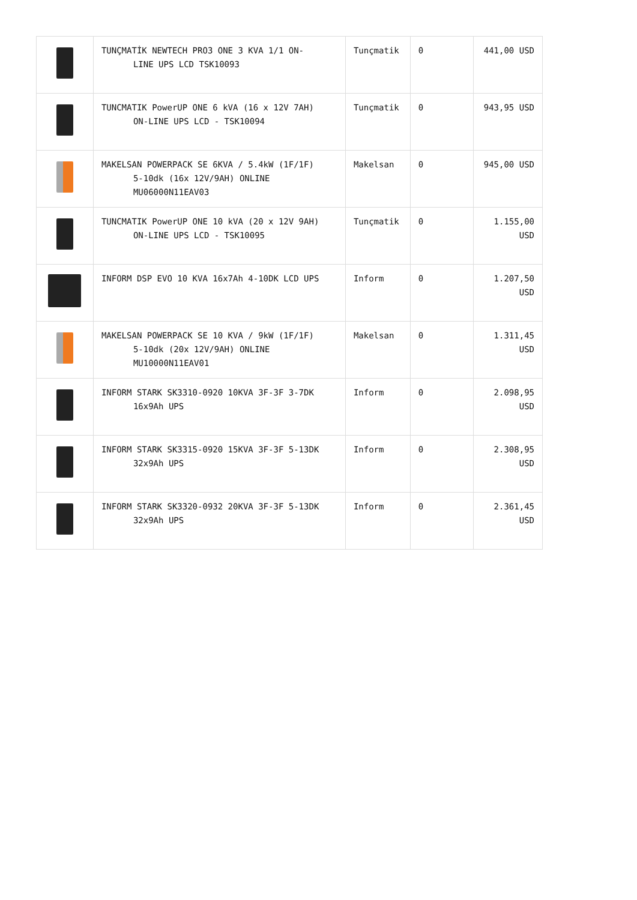| | TUNÇMATİK NEWTECH PRO3 ONE 3 KVA 1/1 ON- LINE UPS LCD TSK10093 | Tunçmatik | 0 | 441,00 USD |
| | TUNCMATIK PowerUP ONE 6 kVA (16 x 12V 7AH) ON-LINE UPS LCD - TSK10094 | Tunçmatik | 0 | 943,95 USD |
| | MAKELSAN POWERPACK SE 6KVA / 5.4kW (1F/1F) 5-10dk (16x 12V/9AH) ONLINE MU06000N11EAV03 | Makelsan | 0 | 945,00 USD |
| | TUNCMATIK PowerUP ONE 10 kVA (20 x 12V 9AH) ON-LINE UPS LCD - TSK10095 | Tunçmatik | 0 | 1.155,00 USD |
| | INFORM DSP EVO 10 KVA 16x7Ah 4-10DK LCD UPS | Inform | 0 | 1.207,50 USD |
| | MAKELSAN POWERPACK SE 10 KVA / 9kW (1F/1F) 5-10dk (20x 12V/9AH) ONLINE MU10000N11EAV01 | Makelsan | 0 | 1.311,45 USD |
| | INFORM STARK SK3310-0920 10KVA 3F-3F 3-7DK 16x9Ah UPS | Inform | 0 | 2.098,95 USD |
| | INFORM STARK SK3315-0920 15KVA 3F-3F 5-13DK 32x9Ah UPS | Inform | 0 | 2.308,95 USD |
| | INFORM STARK SK3320-0932 20KVA 3F-3F 5-13DK 32x9Ah UPS | Inform | 0 | 2.361,45 USD |